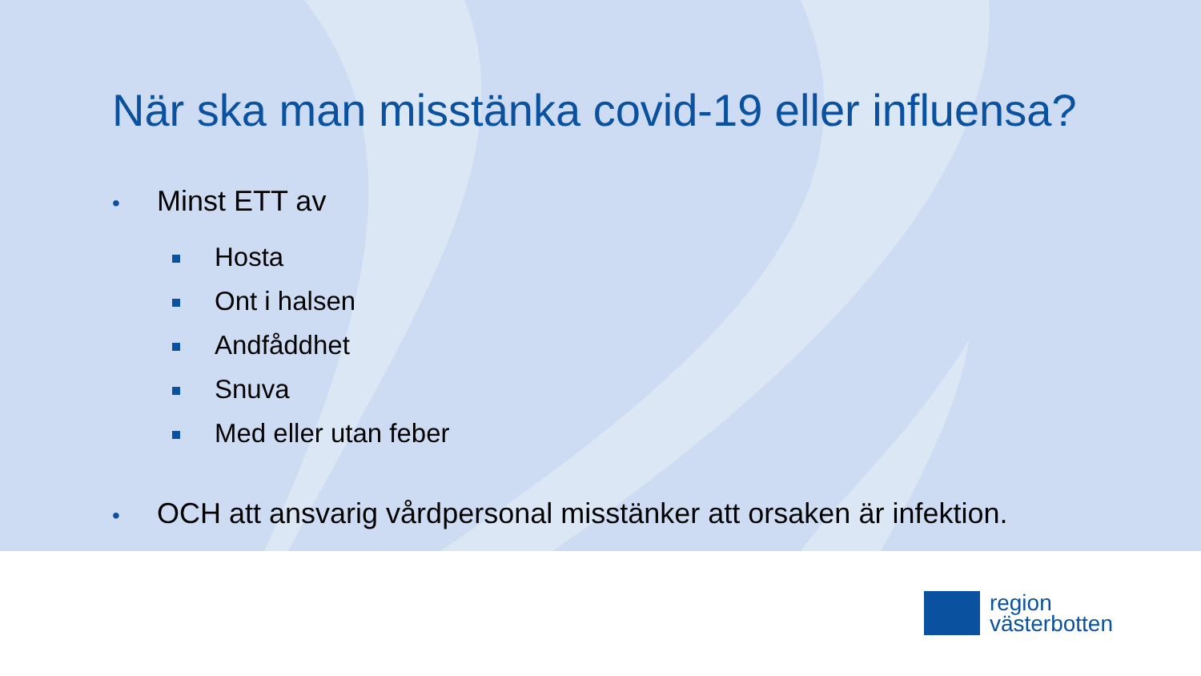När ska man misstänka covid-19 eller influensa?
• Minst ETT av
Hosta
Ont i halsen
Andfåddhet
Snuva
Med eller utan feber
• OCH att ansvarig vårdpersonal misstänker att orsaken är infektion.
region
västerbotten